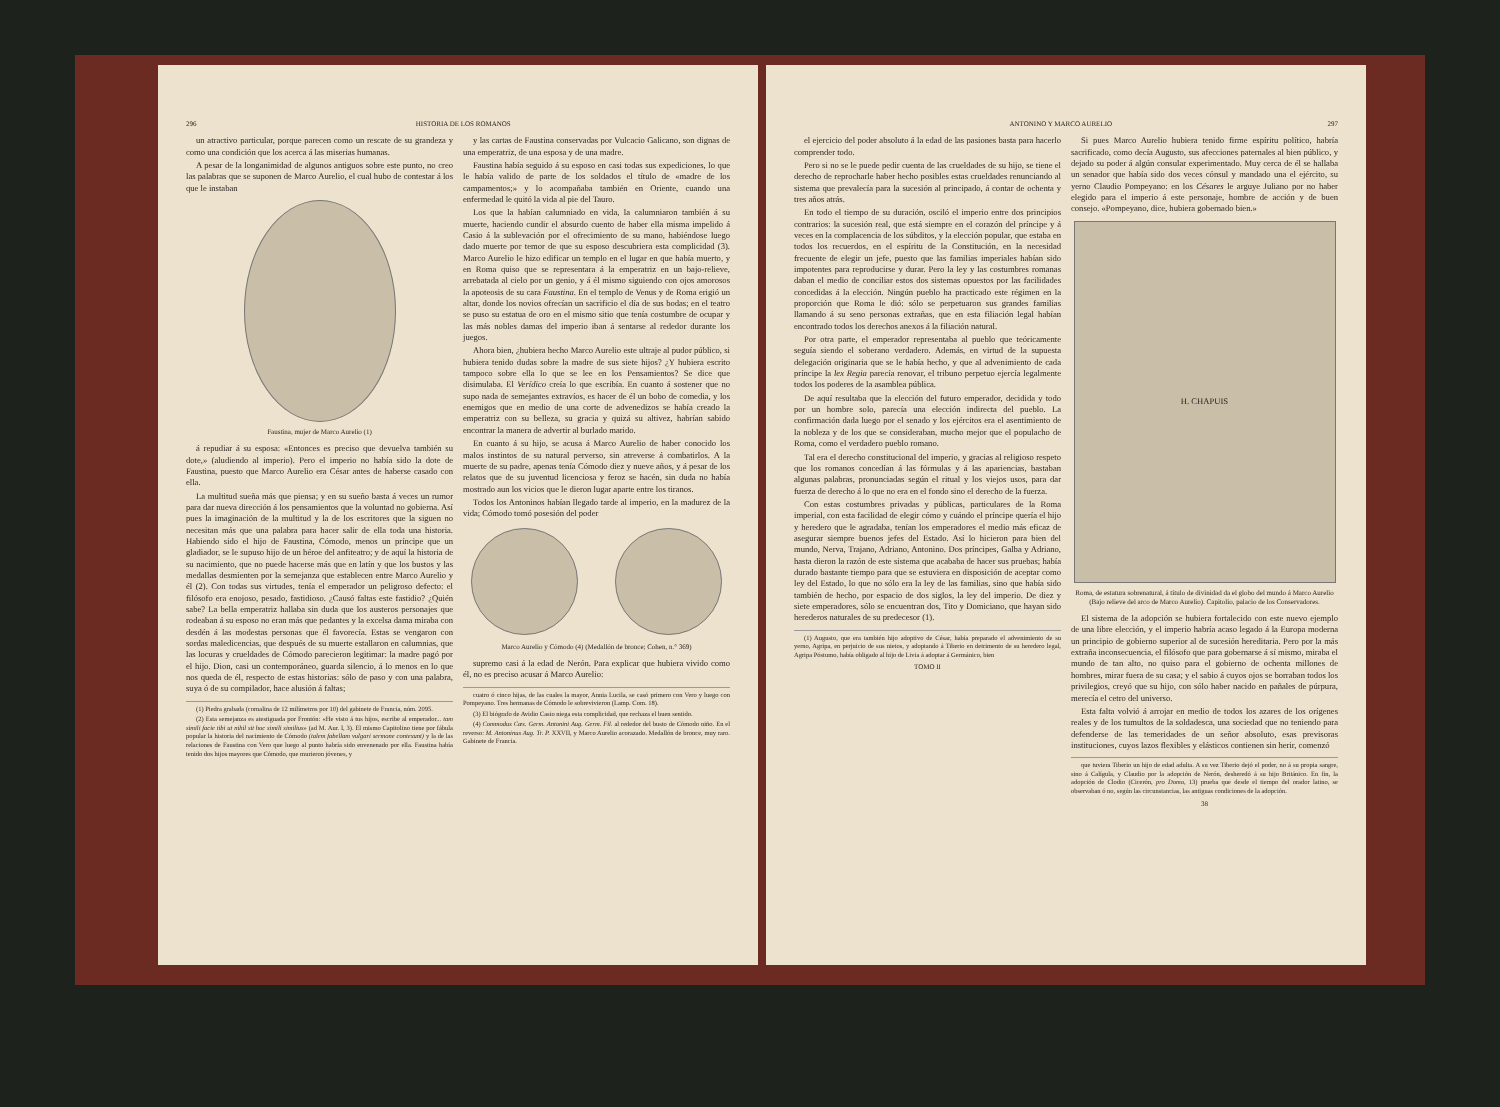296 HISTORIA DE LOS ROMANOS
un atractivo particular, porque parecen como un rescate de su grandeza y como una condición que los acerca á las miserias humanas.
A pesar de la longanimidad de algunos antiguos sobre este punto, no creo las palabras que se suponen de Marco Aurelio, el cual hubo de contestar á los que le instaban
Faustina, mujer de Marco Aurelio (1)
á repudiar á su esposa: «Entonces es preciso que devuelva también su dote,» (aludiendo al imperio). Pero el imperio no había sido la dote de Faustina, puesto que Marco Aurelio era César antes de haberse casado con ella.
La multitud sueña más que piensa; y en su sueño basta á veces un rumor para dar nueva dirección á los pensamientos que la voluntad no gobierna. Así pues la imaginación de la multitud y la de los escritores que la siguen no necesitan más que una palabra para hacer salir de ella toda una historia. Habiendo sido el hijo de Faustina, Cómodo, menos un príncipe que un gladiador, se le supuso hijo de un héroe del anfiteatro; y de aquí la historia de su nacimiento, que no puede hacerse más que en latín y que los bustos y las medallas desmienten por la semejanza que establecen entre Marco Aurelio y él (2). Con todas sus virtudes, tenía el emperador un peligroso defecto: el filósofo era enojoso, pesado, fastidioso. ¿Causó faltas este fastidio? ¿Quién sabe? La bella emperatriz hallaba sin duda que los austeros personajes que rodeaban á su esposo no eran más que pedantes y la excelsa dama miraba con desdén á las modestas personas que él favorecía. Estas se vengaron con sordas maledicencias, que después de su muerte estallaron en calumnias, que las locuras y crueldades de Cómodo parecieron legitimar: la madre pagó por el hijo. Dion, casi un contemporáneo, guarda silencio, á lo menos en lo que nos queda de él, respecto de estas historias: sólo de paso y con una palabra, suya ó de su compilador, hace alusión á faltas;
(1) Piedra grabada (cornalina de 12 milímetros por 10) del gabinete de Francia, núm. 2095.
(2) Esta semejanza es atestiguada por Frontón: «He visto á tus hijos, escribe al emperador... tam simili facie tibi ut nihil sit hoc simili similius» (ad M. Aur. I, 3). El mismo Capitolino tiene por fábula popular la historia del nacimiento de Cómodo (talem fabellam vulgari sermone contexunt) y la de las relaciones de Faustina con Vero que luego al punto habría sido envenenado por ella. Faustina había tenido dos hijos mayores que Cómodo, que murieron jóvenes, y
y las cartas de Faustina conservadas por Vulcacio Galicano, son dignas de una emperatriz, de una esposa y de una madre.
Faustina había seguido á su esposo en casi todas sus expediciones, lo que le había valido de parte de los soldados el título de «madre de los campamentos;» y lo acompañaba también en Oriente, cuando una enfermedad le quitó la vida al pie del Tauro.
Los que la habían calumniado en vida, la calumniaron también á su muerte, haciendo cundir el absurdo cuento de haber ella misma impelido á Casio á la sublevación por el ofrecimiento de su mano, habiéndose luego dado muerte por temor de que su esposo descubriera esta complicidad (3). Marco Aurelio le hizo edificar un templo en el lugar en que había muerto, y en Roma quiso que se representara á la emperatriz en un bajo-relieve, arrebatada al cielo por un genio, y á él mismo siguiendo con ojos amorosos la apoteosis de su cara Faustina. En el templo de Venus y de Roma erigió un altar, donde los novios ofrecían un sacrificio el día de sus bodas; en el teatro se puso su estatua de oro en el mismo sitio que tenía costumbre de ocupar y las más nobles damas del imperio iban á sentarse al rededor durante los juegos.
Ahora bien, ¿hubiera hecho Marco Aurelio este ultraje al pudor público, si hubiera tenido dudas sobre la madre de sus siete hijos? ¿Y hubiera escrito tampoco sobre ella lo que se lee en los Pensamientos? Se dice que disimulaba. El Verídico creía lo que escribía. En cuanto á sostener que no supo nada de semejantes extravíos, es hacer de él un bobo de comedia, y los enemigos que en medio de una corte de advenedizos se había creado la emperatriz con su belleza, su gracia y quizá su altivez, habrían sabido encontrar la manera de advertir al burlado marido.
En cuanto á su hijo, se acusa á Marco Aurelio de haber conocido los malos instintos de su natural perverso, sin atreverse á combatirlos. A la muerte de su padre, apenas tenía Cómodo diez y nueve años, y á pesar de los relatos que de su juventud licenciosa y feroz se hacén, sin duda no había mostrado aun los vicios que le dieron lugar aparte entre los tiranos.
Todos los Antoninos habían llegado tarde al imperio, en la madurez de la vida; Cómodo tomó posesión del poder
Marco Aurelio y Cómodo (4) (Medallón de bronce; Cohen, n.° 369)
supremo casi á la edad de Nerón. Para explicar que hubiera vivido como él, no es preciso acusar á Marco Aurelio:
cuatro ó cinco hijas, de las cuales la mayor, Annia Lucila, se casó primero con Vero y luego con Pompeyano. Tres hermanas de Cómodo le sobrevivieron (Lamp. Com. 18).
(3) El biógrafo de Avidio Casio niega esta complicidad, que rechaza el buen sentido.
(4) Commodus Cæs. Germ. Antonini Aug. Germ. Fil. al rededor del busto de Cómodo niño. En el reverso: M. Antoninus Aug. Tr. P. XXVII, y Marco Aurelio acorazado. Medallón de bronce, muy raro. Gabinete de Francia.
ANTONINO Y MARCO AURELIO 297
el ejercicio del poder absoluto á la edad de las pasiones basta para hacerlo comprender todo.
Pero si no se le puede pedir cuenta de las crueldades de su hijo, se tiene el derecho de reprocharle haber hecho posibles estas crueldades renunciando al sistema que prevalecía para la sucesión al principado, á contar de ochenta y tres años atrás.
En todo el tiempo de su duración, osciló el imperio entre dos principios contrarios: la sucesión real, que está siempre en el corazón del príncipe y á veces en la complacencia de los súbditos, y la elección popular, que estaba en todos los recuerdos, en el espíritu de la Constitución, en la necesidad frecuente de elegir un jefe, puesto que las familias imperiales habían sido impotentes para reproducirse y durar. Pero la ley y las costumbres romanas daban el medio de conciliar estos dos sistemas opuestos por las facilidades concedidas á la elección. Ningún pueblo ha practicado este régimen en la proporción que Roma le dió: sólo se perpetuaron sus grandes familias llamando á su seno personas extrañas, que en esta filiación legal habían encontrado todos los derechos anexos á la filiación natural.
Por otra parte, el emperador representaba al pueblo que teóricamente seguía siendo el soberano verdadero. Además, en virtud de la supuesta delegación originaria que se le había hecho, y que al advenimiento de cada príncipe la lex Regia parecía renovar, el tribuno perpetuo ejercía legalmente todos los poderes de la asamblea pública.
De aquí resultaba que la elección del futuro emperador, decidida y todo por un hombre solo, parecía una elección indirecta del pueblo. La confirmación dada luego por el senado y los ejércitos era el asentimiento de la nobleza y de los que se consideraban, mucho mejor que el populacho de Roma, como el verdadero pueblo romano.
Tal era el derecho constitucional del imperio, y gracias al religioso respeto que los romanos concedían á las fórmulas y á las apariencias, bastaban algunas palabras, pronunciadas según el ritual y los viejos usos, para dar fuerza de derecho á lo que no era en el fondo sino el derecho de la fuerza.
Con estas costumbres privadas y públicas, particulares de la Roma imperial, con esta facilidad de elegir cómo y cuándo el príncipe quería el hijo y heredero que le agradaba, tenían los emperadores el medio más eficaz de asegurar siempre buenos jefes del Estado. Así lo hicieron para bien del mundo, Nerva, Trajano, Adriano, Antonino. Dos príncipes, Galba y Adriano, hasta dieron la razón de este sistema que acababa de hacer sus pruebas; había durado bastante tiempo para que se estuviera en disposición de aceptar como ley del Estado, lo que no sólo era la ley de las familias, sino que había sido también de hecho, por espacio de dos siglos, la ley del imperio. De diez y siete emperadores, sólo se encuentran dos, Tito y Domiciano, que hayan sido herederos naturales de su predecesor (1).
(1) Augusto, que era también hijo adoptivo de César, había preparado el advenimiento de su yerno, Agripa, en perjuicio de sus nietos, y adoptando á Tiberio en detrimento de su heredero legal, Agripa Póstumo, había obligado al hijo de Livia á adoptar á Germánico, bien
TOMO II
Si pues Marco Aurelio hubiera tenido firme espíritu político, habría sacrificado, como decía Augusto, sus afecciones paternales al bien público, y dejado su poder á algún consular experimentado. Muy cerca de él se hallaba un senador que había sido dos veces cónsul y mandado una el ejército, su yerno Claudio Pompeyano: en los Césares le arguye Juliano por no haber elegido para el imperio á este personaje, hombre de acción y de buen consejo. «Pompeyano, dice, hubiera gobernado bien.»
H. CHAPUIS
Roma, de estatura sobrenatural, á título de divinidad da el globo del mundo á Marco Aurelio (Bajo relieve del arco de Marco Aurelio). Capitolio, palacio de los Conservadores.
El sistema de la adopción se hubiera fortalecido con este nuevo ejemplo de una libre elección, y el imperio habría acaso legado á la Europa moderna un principio de gobierno superior al de sucesión hereditaria. Pero por la más extraña inconsecuencia, el filósofo que para gobernarse á sí mismo, miraba el mundo de tan alto, no quiso para el gobierno de ochenta millones de hombres, mirar fuera de su casa; y el sabio á cuyos ojos se borraban todos los privilegios, creyó que su hijo, con sólo haber nacido en pañales de púrpura, merecía el cetro del universo.
Esta falta volvió á arrojar en medio de todos los azares de los orígenes reales y de los tumultos de la soldadesca, una sociedad que no teniendo para defenderse de las temeridades de un señor absoluto, esas previsoras instituciones, cuyos lazos flexibles y elásticos contienen sin herir, comenzó
que tuviera Tiberio un hijo de edad adulta. A su vez Tiberio dejó el poder, no á su propia sangre, sino á Calígula, y Claudio por la adopción de Nerón, desheredó á su hijo Británico. En fin, la adopción de Clodio (Cicerón, pro Domo, 13) prueba que desde el tiempo del orador latino, se observaban ó no, según las circunstancias, las antiguas condiciones de la adopción.
38